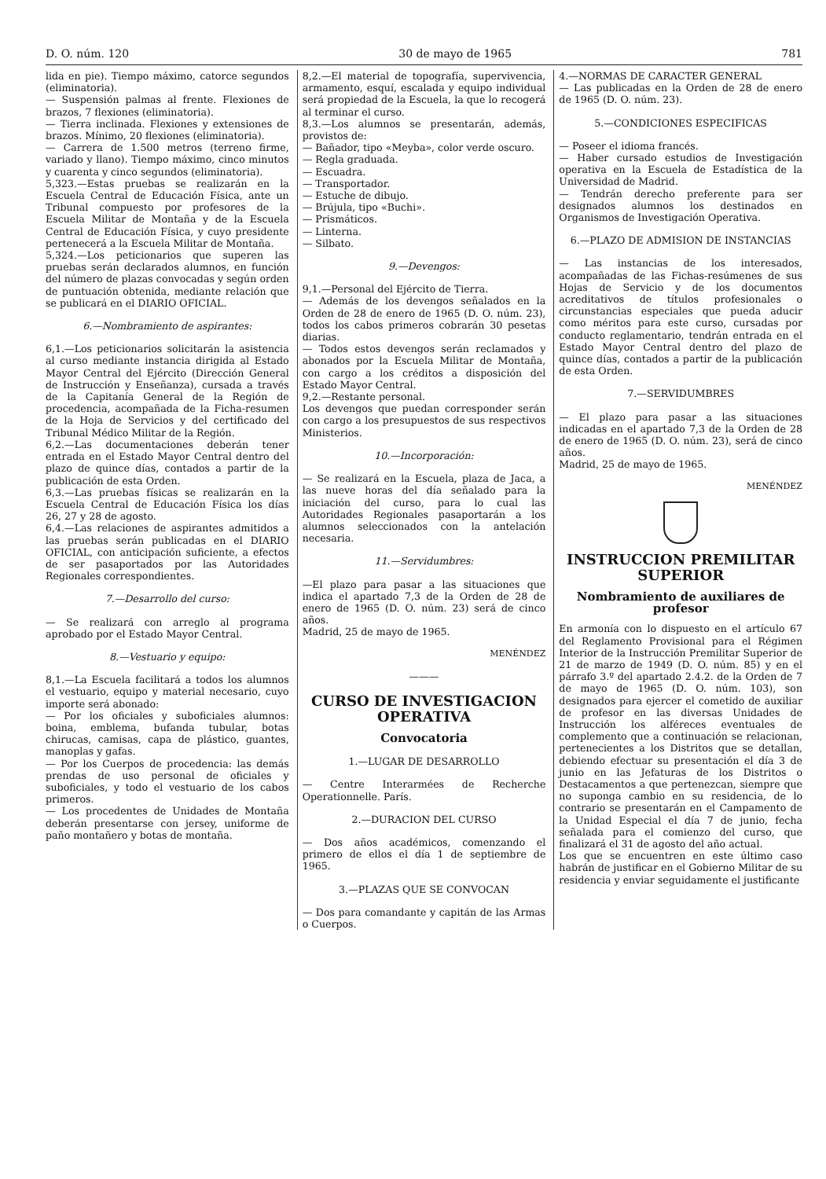D. O. núm. 120 30 de mayo de 1965 781
lida en pie). Tiempo máximo, catorce segundos (eliminatoria).
— Suspensión palmas al frente. Flexiones de brazos, 7 flexiones (eliminatoria).
— Tierra inclinada. Flexiones y extensiones de brazos. Mínimo, 20 flexiones (eliminatoria).
— Carrera de 1.500 metros (terreno firme, variado y llano). Tiempo máximo, cinco minutos y cuarenta y cinco segundos (eliminatoria).
5,323.—Estas pruebas se realizarán en la Escuela Central de Educación Física, ante un Tribunal compuesto por profesores de la Escuela Militar de Montaña y de la Escuela Central de Educación Física, y cuyo presidente pertenecerá a la Escuela Militar de Montaña.
5,324.—Los peticionarios que superen las pruebas serán declarados alumnos, en función del número de plazas convocadas y según orden de puntuación obtenida, mediante relación que se publicará en el DIARIO OFICIAL.
6.—Nombramiento de aspirantes:
6,1.—Los peticionarios solicitarán la asistencia al curso mediante instancia dirigida al Estado Mayor Central del Ejército (Dirección General de Instrucción y Enseñanza), cursada a través de la Capitanía General de la Región de procedencia, acompañada de la Ficha-resumen de la Hoja de Servicios y del certificado del Tribunal Médico Militar de la Región.
6,2.—Las documentaciones deberán tener entrada en el Estado Mayor Central dentro del plazo de quince días, contados a partir de la publicación de esta Orden.
6,3.—Las pruebas físicas se realizarán en la Escuela Central de Educación Física los días 26, 27 y 28 de agosto.
6,4.—Las relaciones de aspirantes admitidos a las pruebas serán publicadas en el DIARIO OFICIAL, con anticipación suficiente, a efectos de ser pasaportados por las Autoridades Regionales correspondientes.
7.—Desarrollo del curso:
— Se realizará con arreglo al programa aprobado por el Estado Mayor Central.
8.—Vestuario y equipo:
8,1.—La Escuela facilitará a todos los alumnos el vestuario, equipo y material necesario, cuyo importe será abonado:
— Por los oficiales y suboficiales alumnos: boina, emblema, bufanda tubular, botas chirucas, camisas, capa de plástico, guantes, manoplas y gafas.
— Por los Cuerpos de procedencia: las demás prendas de uso personal de oficiales y suboficiales, y todo el vestuario de los cabos primeros.
— Los procedentes de Unidades de Montaña deberán presentarse con jersey, uniforme de paño montañero y botas de montaña.
8,2.—El material de topografía, supervivencia, armamento, esquí, escalada y equipo individual será propiedad de la Escuela, la que lo recogerá al terminar el curso.
8,3.—Los alumnos se presentarán, además, provistos de:
— Bañador, tipo «Meyba», color verde oscuro.
— Regla graduada.
— Escuadra.
— Transportador.
— Estuche de dibujo.
— Brújula, tipo «Buchi».
— Prismáticos.
— Linterna.
— Silbato.
9.—Devengos:
9,1.—Personal del Ejército de Tierra.
— Además de los devengos señalados en la Orden de 28 de enero de 1965 (D. O. núm. 23), todos los cabos primeros cobrarán 30 pesetas diarias.
— Todos estos devengos serán reclamados y abonados por la Escuela Militar de Montaña, con cargo a los créditos a disposición del Estado Mayor Central.
9,2.—Restante personal.
Los devengos que puedan corresponder serán con cargo a los presupuestos de sus respectivos Ministerios.
10.—Incorporación:
— Se realizará en la Escuela, plaza de Jaca, a las nueve horas del día señalado para la iniciación del curso, para lo cual las Autoridades Regionales pasaportarán a los alumnos seleccionados con la antelación necesaria.
11.—Servidumbres:
—El plazo para pasar a las situaciones que indica el apartado 7,3 de la Orden de 28 de enero de 1965 (D. O. núm. 23) será de cinco años.
Madrid, 25 de mayo de 1965.
MENÉNDEZ
———
CURSO DE INVESTIGACION OPERATIVA
Convocatoria
1.—LUGAR DE DESARROLLO
— Centre Interarmées de Recherche Operationnelle. París.
2.—DURACION DEL CURSO
— Dos años académicos, comenzando el primero de ellos el día 1 de septiembre de 1965.
3.—PLAZAS QUE SE CONVOCAN
— Dos para comandante y capitán de las Armas o Cuerpos.
4.—NORMAS DE CARACTER GENERAL
— Las publicadas en la Orden de 28 de enero de 1965 (D. O. núm. 23).
5.—CONDICIONES ESPECIFICAS
— Poseer el idioma francés.
— Haber cursado estudios de Investigación operativa en la Escuela de Estadística de la Universidad de Madrid.
— Tendrán derecho preferente para ser designados alumnos los destinados en Organismos de Investigación Operativa.
6.—PLAZO DE ADMISION DE INSTANCIAS
— Las instancias de los interesados, acompañadas de las Fichas-resúmenes de sus Hojas de Servicio y de los documentos acreditativos de títulos profesionales o circunstancias especiales que pueda aducir como méritos para este curso, cursadas por conducto reglamentario, tendrán entrada en el Estado Mayor Central dentro del plazo de quince días, contados a partir de la publicación de esta Orden.
7.—SERVIDUMBRES
— El plazo para pasar a las situaciones indicadas en el apartado 7,3 de la Orden de 28 de enero de 1965 (D. O. núm. 23), será de cinco años.
Madrid, 25 de mayo de 1965.
MENÉNDEZ
INSTRUCCION PREMILITAR SUPERIOR
Nombramiento de auxiliares de profesor
En armonía con lo dispuesto en el artículo 67 del Reglamento Provisional para el Régimen Interior de la Instrucción Premilitar Superior de 21 de marzo de 1949 (D. O. núm. 85) y en el párrafo 3.º del apartado 2.4.2. de la Orden de 7 de mayo de 1965 (D. O. núm. 103), son designados para ejercer el cometido de auxiliar de profesor en las diversas Unidades de Instrucción los alféreces eventuales de complemento que a continuación se relacionan, pertenecientes a los Distritos que se detallan, debiendo efectuar su presentación el día 3 de junio en las Jefaturas de los Distritos o Destacamentos a que pertenezcan, siempre que no suponga cambio en su residencia, de lo contrario se presentarán en el Campamento de la Unidad Especial el día 7 de junio, fecha señalada para el comienzo del curso, que finalizará el 31 de agosto del año actual.
Los que se encuentren en este último caso habrán de justificar en el Gobierno Militar de su residencia y enviar seguidamente el justificante